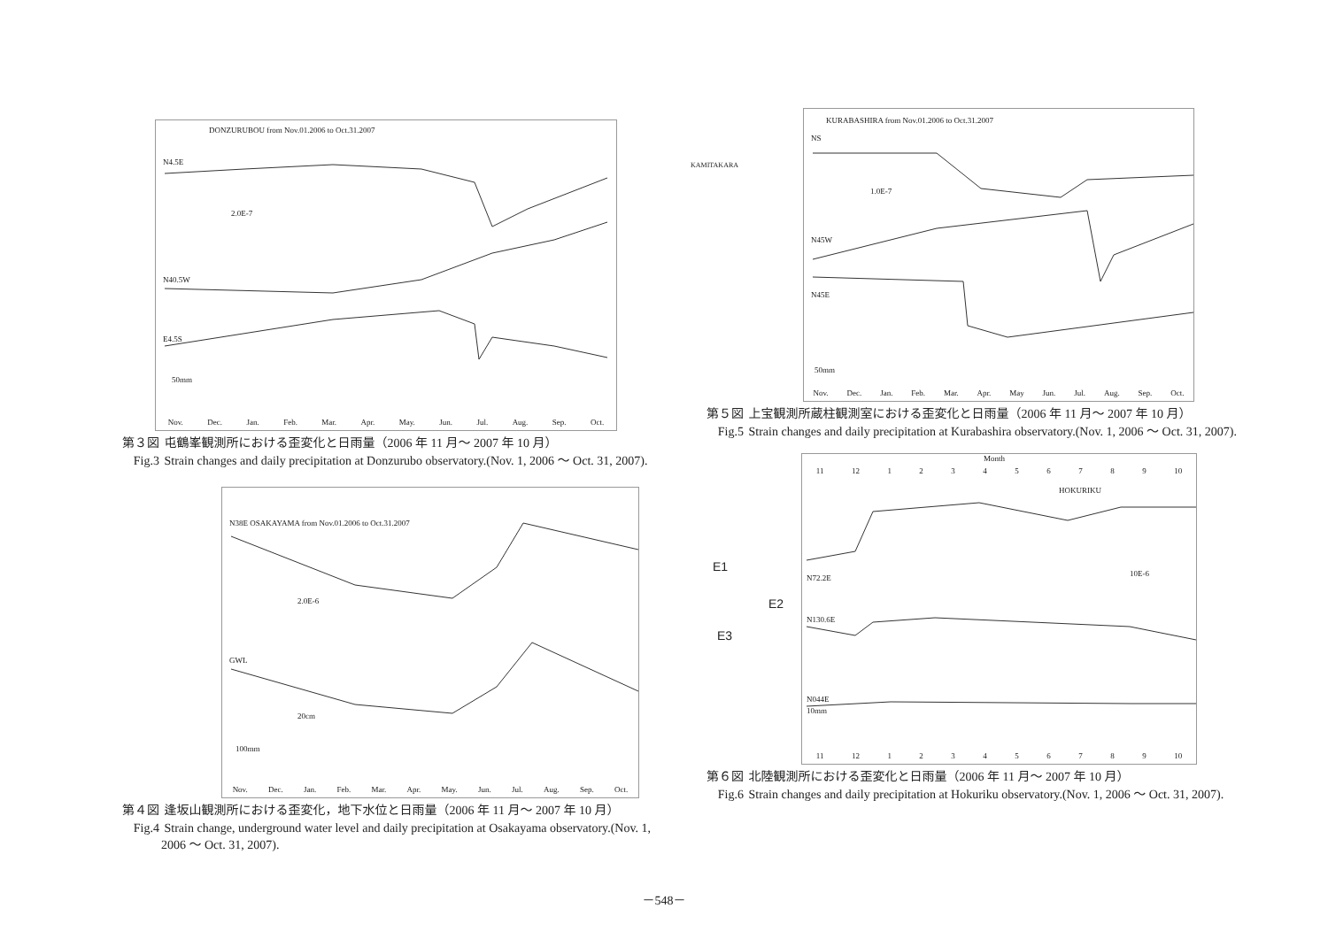DONZURUBOU from Nov.01.2006 to Oct.31.2007
N4.5E
2.0E-7
N40.5W
E4.5S
50mm
Nov. Dec. Jan. Feb. Mar. Apr. May. Jun. Jul. Aug. Sep. Oct.
第３図 屯鶴峯観測所における歪変化と日雨量（2006 年 11 月～ 2007 年 10 月）
Fig.3 Strain changes and daily precipitation at Donzurubo observatory.(Nov. 1, 2006 ～ Oct. 31, 2007).
N38E OSAKAYAMA from Nov.01.2006 to Oct.31.2007
2.0E-6
GWL
20cm
100mm
Nov. Dec. Jan. Feb. Mar. Apr. May. Jun. Jul. Aug. Sep. Oct.
第４図 逢坂山観測所における歪変化，地下水位と日雨量（2006 年 11 月～ 2007 年 10 月）
Fig.4 Strain change, underground water level and daily precipitation at Osakayama observatory.(Nov. 1, 2006 ～ Oct. 31, 2007).
KAMITAKARA
KURABASHIRA from Nov.01.2006 to Oct.31.2007
NS
1.0E-7
N45W
N45E
50mm
Nov. Dec. Jan. Feb. Mar. Apr. May Jun. Jul. Aug. Sep. Oct.
第５図 上宝観測所蔵柱観測室における歪変化と日雨量（2006 年 11 月～ 2007 年 10 月）
Fig.5 Strain changes and daily precipitation at Kurabashira observatory.(Nov. 1, 2006 ～ Oct. 31, 2007).
E1
E2
E3
Month
HOKURIKU
N72.2E 10E-6
N130.6E
N044E
10mm
11 12 1 2 3 4 5 6 7 8 9 10
11 12 1 2 3 4 5 6 7 8 9 10
第６図 北陸観測所における歪変化と日雨量（2006 年 11 月～ 2007 年 10 月）
Fig.6 Strain changes and daily precipitation at Hokuriku observatory.(Nov. 1, 2006 ～ Oct. 31, 2007).
－548－